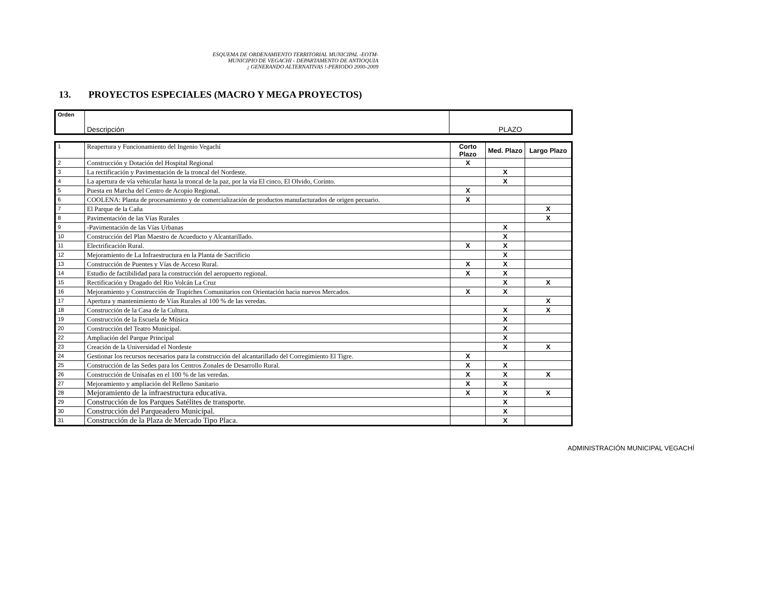ESQUEMA DE ORDENAMIENTO TERRITORIAL MUNICIPAL -EOTM-
MUNICIPIO DE VEGACHI - DEPARTAMENTO DE ANTIOQUIA
¡ GENERANDO ALTERNATIVAS !-PERIODO 2000-2009
13. PROYECTOS ESPECIALES (MACRO Y MEGA PROYECTOS)
| Orden | Descripción | PLAZO |
| 1 | Reapertura y Funcionamiento del Ingenio Vegachí | Corto Plazo | Med. Plazo | Largo Plazo |
| 2 | Construcción y Dotación del Hospital Regional | X | | |
| 3 | La rectificación y Pavimentación de la troncal del Nordeste. | | X | |
| 4 | La apertura de vía vehicular hasta la troncal de la paz, por la vía El cinco, El Olvido, Corinto. | | X | |
| 5 | Puesta en Marcha del Centro de Acopio Regional. | X | | |
| 6 | COOLENA: Planta de procesamiento y de comercialización de productos manufacturados de origen pecuario. | X | | |
| 7 | El Parque de la Caña | | | X |
| 8 | Pavimentación de las Vías Rurales | | | X |
| 9 | -Pavimentación de las Vías Urbanas | | X | |
| 10 | Construcción del Plan Maestro de Acueducto y Alcantarillado. | | X | |
| 11 | Electrificación Rural. | X | X | |
| 12 | Mejoramiento de La Infraestructura en la Planta de Sacrificio | | X | |
| 13 | Construcción de Puentes y Vías de Acceso Rural. | X | X | |
| 14 | Estudio de factibilidad para la construcción del aeropuerto regional. | X | X | |
| 15 | Rectificación y Dragado del Rio Volcán La Cruz | | X | X |
| 16 | Mejoramiento y Construcción de Trapiches Comunitarios con Orientación hacia nuevos Mercados. | X | X | |
| 17 | Apertura y mantenimiento de Vías Rurales al 100 % de las veredas. | | | X |
| 18 | Construcción de la Casa de la Cultura. | | X | X |
| 19 | Construcción de la Escuela de Música | | X | |
| 20 | Construcción del Teatro Municipal. | | X | |
| 22 | Ampliación del Parque Principal | | X | |
| 23 | Creación de la Universidad el Nordeste | | X | X |
| 24 | Gestionar los recursos necesarios para la construcción del alcantarillado del Corregimiento El Tigre. | X | | |
| 25 | Construcción de las Sedes para los Centros Zonales de Desarrollo Rural. | X | X | |
| 26 | Construcción de Unisafas en el 100 % de las veredas. | X | X | X |
| 27 | Mejoramiento y ampliación del Relleno Sanitario | X | X | |
| 28 | Mejoramiento de la infraestructura educativa. | X | X | X |
| 29 | Construcción de los Parques Satélites de transporte. | | X | |
| 30 | Construcción del Parqueadero Municipal. | | X | |
| 31 | Construcción de la Plaza de Mercado Tipo Placa. | | X | |
ADMINISTRACIÓN MUNICIPAL VEGACHÍ